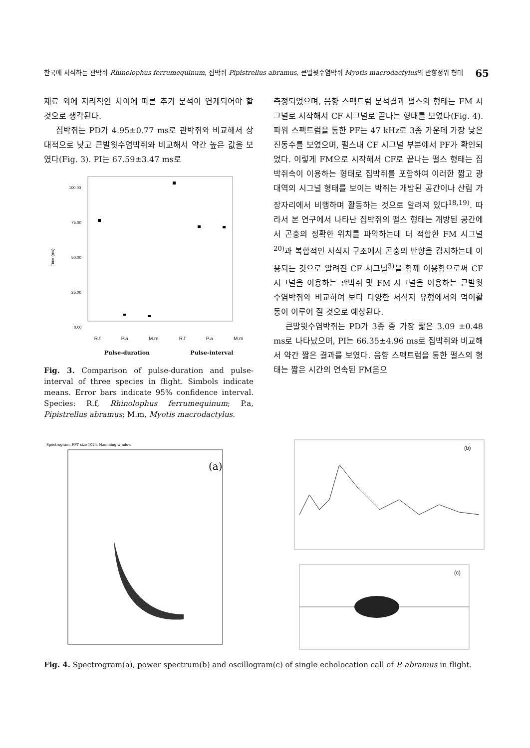한국에 서식하는 관박쥐 Rhinolophus ferrumequinum, 집박쥐 Pipistrellus abramus, 큰발윗수염박쥐 Myotis macrodactylus의 반향정위 형태 65
재료 외에 지리적인 차이에 따른 추가 분석이 연계되어야 할 것으로 생각된다.
집박쥐는 PD가 4.95±0.77 ms로 관박쥐와 비교해서 상대적으로 낮고 큰발윗수염박쥐와 비교해서 약간 높은 값을 보였다(Fig. 3). PI는 67.59±3.47 ms로
100.00
75.00
50.00
25.00
0.00
Time (ms)
R.f P.a M.m R.f P.a M.m
Pulse-duration Pulse-interval
Fig. 3. Comparison of pulse-duration and pulse-interval of three species in flight. Simbols indicate means. Error bars indicate 95% confidence interval. Species: R.f, Rhinolophus ferrumequinum; P.a, Pipistrellus abramus; M.m, Myotis macrodactylus.
측정되었으며, 음향 스펙트럼 분석결과 펄스의 형태는 FM 시그널로 시작해서 CF 시그널로 끝나는 형태를 보였다(Fig. 4). 파워 스펙트럼을 통한 PF는 47 kHz로 3종 가운데 가장 낮은 진동수를 보였으며, 펄스내 CF 시그널 부분에서 PF가 확인되었다. 이렇게 FM으로 시작해서 CF로 끝나는 펄스 형태는 집박쥐속이 이용하는 형태로 집박쥐를 포함하여 이러한 짧고 광대역의 시그널 형태를 보이는 박쥐는 개방된 공간이나 산림 가장자리에서 비행하며 활동하는 것으로 알려져 있다<sup>18,19)</sup>. 따라서 본 연구에서 나타난 집박쥐의 펄스 형태는 개방된 공간에서 곤충의 정확한 위치를 파악하는데 더 적합한 FM 시그널<sup>20)</sup>과 복합적인 서식지 구조에서 곤충의 반향을 감지하는데 이용되는 것으로 알려진 CF 시그널<sup>3)</sup>을 함께 이용함으로써 CF 시그널을 이용하는 관박쥐 및 FM 시그널을 이용하는 큰발윗수염박쥐와 비교하여 보다 다양한 서식지 유형에서의 먹이활동이 이루어 질 것으로 예상된다.
큰발윗수염박쥐는 PD가 3종 중 가장 짧은 3.09 ±0.48 ms로 나타났으며, PI는 66.35±4.96 ms로 집박쥐와 비교해서 약간 짧은 결과를 보였다. 음향 스펙트럼을 통한 펄스의 형태는 짧은 시간의 연속된 FM음으
Spectrogram, FFT size 1024, Hamming window
(a)
(b)
(c)
Fig. 4. Spectrogram(a), power spectrum(b) and oscillogram(c) of single echolocation call of P. abramus in flight.